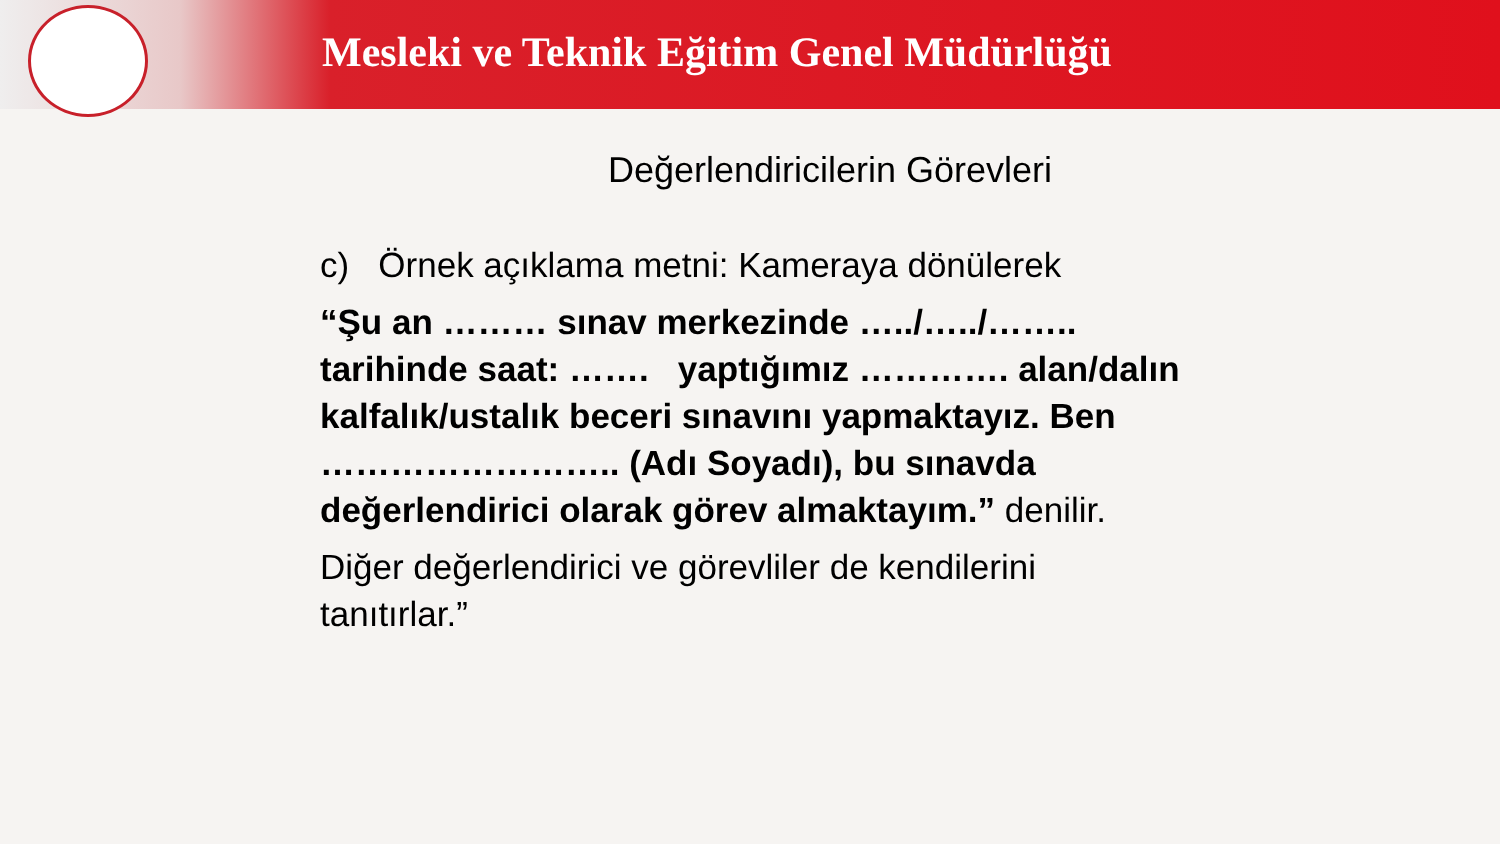Mesleki ve Teknik Eğitim Genel Müdürlüğü
Değerlendiricilerin Görevleri
c) Örnek açıklama metni: Kameraya dönülerek
“Şu an ……… sınav merkezinde …../…../…….. tarihinde saat: ……. yaptığımız …………. alan/dalın kalfalık/ustalık beceri sınavını yapmaktayız. Ben …………………….. (Adı Soyadı), bu sınavda değerlendirici olarak görev almaktayım.” denilir.
Diğer değerlendirici ve görevliler de kendilerini tanıtırlar.”